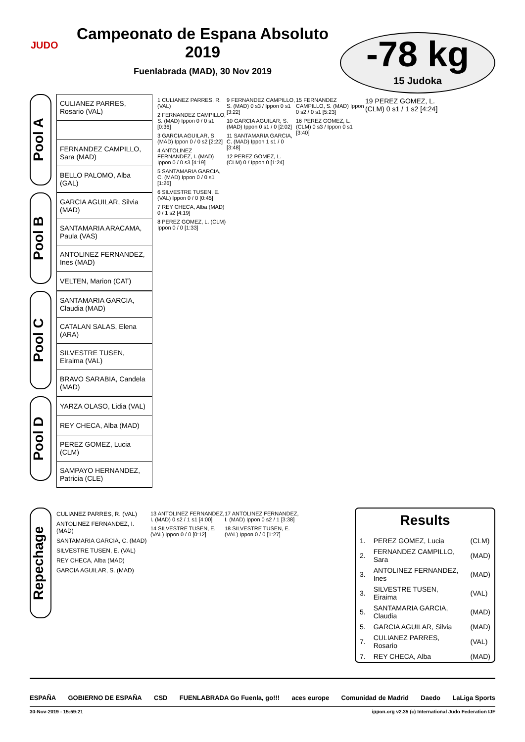JUDO
Campeonato de Espana Absoluto 2019
Fuenlabrada (MAD), 30 Nov 2019
-78 kg
15 Judoka
Pool A
| CULIANEZ PARRES, Rosario (VAL) |
| FERNANDEZ CAMPILLO, Sara (MAD) |
| BELLO PALOMO, Alba (GAL) |
Pool B
| GARCIA AGUILAR, Silvia (MAD) |
| SANTAMARIA ARACAMA, Paula (VAS) |
| ANTOLINEZ FERNANDEZ, Ines (MAD) |
| VELTEN, Marion (CAT) |
Pool C
| SANTAMARIA GARCIA, Claudia (MAD) |
| CATALAN SALAS, Elena (ARA) |
| SILVESTRE TUSEN, Eiraima (VAL) |
| BRAVO SARABIA, Candela (MAD) |
Pool D
| YARZA OLASO, Lidia (VAL) |
| REY CHECA, Alba (MAD) |
| PEREZ GOMEZ, Lucia (CLM) |
| SAMPAYO HERNANDEZ, Patricia (CLE) |
1 CULIANEZ PARRES, R. (VAL)
2 FERNANDEZ CAMPILLO, S. (MAD) Ippon 0 / 0 s1 [0:36]
3 GARCIA AGUILAR, S. (MAD) Ippon 0 / 0 s2 [2:22]
4 ANTOLINEZ FERNANDEZ, I. (MAD) Ippon 0 / 0 s3 [4:19]
5 SANTAMARIA GARCIA, C. (MAD) Ippon 0 / 0 s1 [1:26]
6 SILVESTRE TUSEN, E. (VAL) Ippon 0 / 0 [0:45]
7 REY CHECA, Alba (MAD) 0 / 1 s2 [4:19]
8 PEREZ GOMEZ, L. (CLM) Ippon 0 / 0 [1:33]
9 FERNANDEZ CAMPILLO, S. (MAD) 0 s3 / Ippon 0 s1 [3:22]
10 GARCIA AGUILAR, S. (MAD) Ippon 0 s1 / 0 [2:02]
11 SANTAMARIA GARCIA, C. (MAD) Ippon 1 s1 / 0 [3:48]
12 PEREZ GOMEZ, L. (CLM) 0 / Ippon 0 [1:24]
15 FERNANDEZ CAMPILLO, S. (MAD) Ippon 0 s2 / 0 s1 [5:23]
16 PEREZ GOMEZ, L. (CLM) 0 s3 / Ippon 0 s1 [3:40]
19 PEREZ GOMEZ, L. (CLM) 0 s1 / 1 s2 [4:24]
Repechage
CULIANEZ PARRES, R. (VAL)
ANTOLINEZ FERNANDEZ, I. (MAD)
SANTAMARIA GARCIA, C. (MAD)
SILVESTRE TUSEN, E. (VAL)
REY CHECA, Alba (MAD)
GARCIA AGUILAR, S. (MAD)
13 ANTOLINEZ FERNANDEZ, I. (MAD) 0 s2 / 1 s1 [4:00]
14 SILVESTRE TUSEN, E. (VAL) Ippon 0 / 0 [0:12]
17 ANTOLINEZ FERNANDEZ, I. (MAD) Ippon 0 s2 / 1 [3:38]
18 SILVESTRE TUSEN, E. (VAL) Ippon 0 / 0 [1:27]
Results
| 1. | PEREZ GOMEZ, Lucia | (CLM) |
| 2. | FERNANDEZ CAMPILLO, Sara | (MAD) |
| 3. | ANTOLINEZ FERNANDEZ, Ines | (MAD) |
| 3. | SILVESTRE TUSEN, Eiraima | (VAL) |
| 5. | SANTAMARIA GARCIA, Claudia | (MAD) |
| 5. | GARCIA AGUILAR, Silvia | (MAD) |
| 7. | CULIANEZ PARRES, Rosario | (VAL) |
| 7. | REY CHECA, Alba | (MAD) |
ESPAÑA GOBIERNO DE ESPAÑA CSD FUENLABRADA Go Fuenla, go!!! aces europe Comunidad de Madrid Daedo LaLiga Sports
30-Nov-2019 - 15:59:21 ippon.org v2.35 (c) International Judo Federation IJF